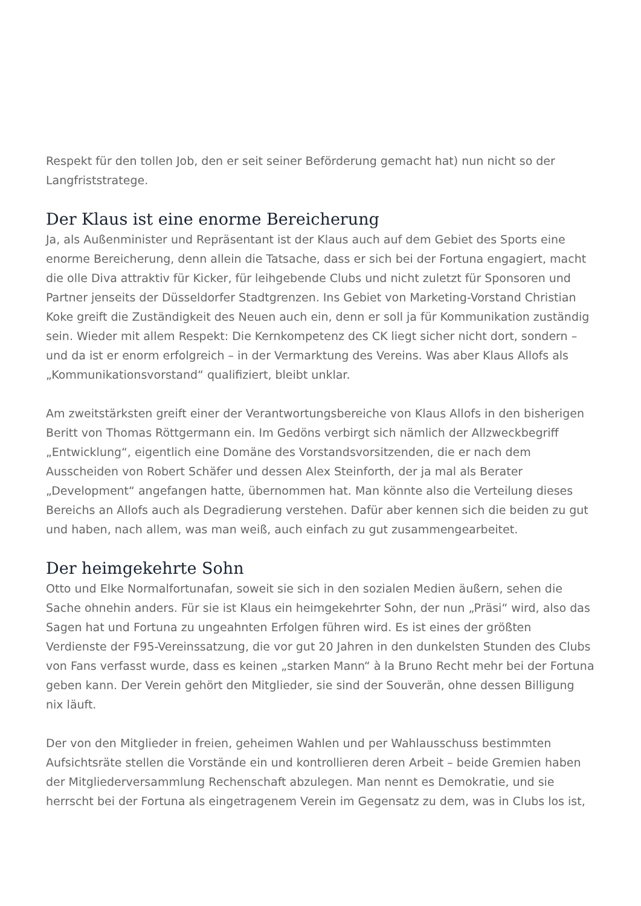Respekt für den tollen Job, den er seit seiner Beförderung gemacht hat) nun nicht so der Langfriststratege.
Der Klaus ist eine enorme Bereicherung
Ja, als Außenminister und Repräsentant ist der Klaus auch auf dem Gebiet des Sports eine enorme Bereicherung, denn allein die Tatsache, dass er sich bei der Fortuna engagiert, macht die olle Diva attraktiv für Kicker, für leihgebende Clubs und nicht zuletzt für Sponsoren und Partner jenseits der Düsseldorfer Stadtgrenzen. Ins Gebiet von Marketing-Vorstand Christian Koke greift die Zuständigkeit des Neuen auch ein, denn er soll ja für Kommunikation zuständig sein. Wieder mit allem Respekt: Die Kernkompetenz des CK liegt sicher nicht dort, sondern – und da ist er enorm erfolgreich – in der Vermarktung des Vereins. Was aber Klaus Allofs als „Kommunikationsvorstand“ qualifiziert, bleibt unklar.
Am zweitstärksten greift einer der Verantwortungsbereiche von Klaus Allofs in den bisherigen Beritt von Thomas Röttgermann ein. Im Gedöns verbirgt sich nämlich der Allzweckbegriff „Entwicklung“, eigentlich eine Domäne des Vorstandsvorsitzenden, die er nach dem Ausscheiden von Robert Schäfer und dessen Alex Steinforth, der ja mal als Berater „Development“ angefangen hatte, übernommen hat. Man könnte also die Verteilung dieses Bereichs an Allofs auch als Degradierung verstehen. Dafür aber kennen sich die beiden zu gut und haben, nach allem, was man weiß, auch einfach zu gut zusammengearbeitet.
Der heimgekehrte Sohn
Otto und Elke Normalfortunafan, soweit sie sich in den sozialen Medien äußern, sehen die Sache ohnehin anders. Für sie ist Klaus ein heimgekehrter Sohn, der nun „Präsi“ wird, also das Sagen hat und Fortuna zu ungeahnten Erfolgen führen wird. Es ist eines der größten Verdienste der F95-Vereinssatzung, die vor gut 20 Jahren in den dunkelsten Stunden des Clubs von Fans verfasst wurde, dass es keinen „starken Mann“ à la Bruno Recht mehr bei der Fortuna geben kann. Der Verein gehört den Mitglieder, sie sind der Souverän, ohne dessen Billigung nix läuft.
Der von den Mitglieder in freien, geheimen Wahlen und per Wahlausschuss bestimmten Aufsichtsräte stellen die Vorstände ein und kontrollieren deren Arbeit – beide Gremien haben der Mitgliederversammlung Rechenschaft abzulegen. Man nennt es Demokratie, und sie herrscht bei der Fortuna als eingetragenem Verein im Gegensatz zu dem, was in Clubs los ist,